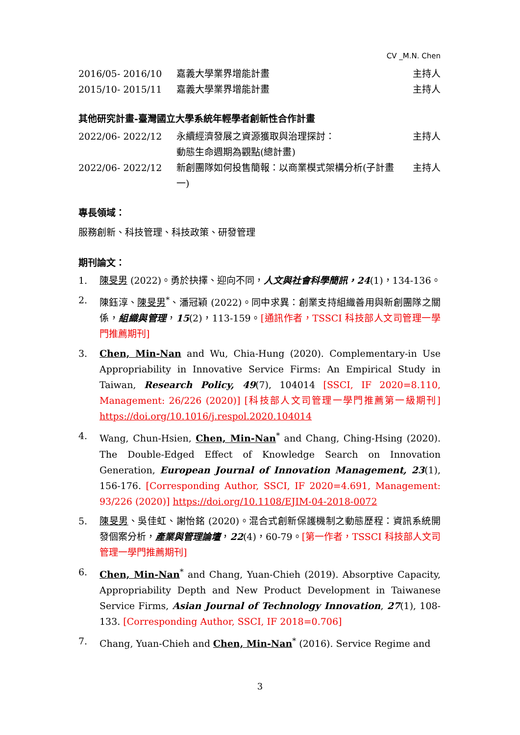CV _M.N. Chen
| 2016/05- 2016/10 | 嘉義大學業界增能計畫 | 主持人 |
| 2015/10- 2015/11 | 嘉義大學業界增能計畫 | 主持人 |
其他研究計畫-臺灣國立大學系統年輕學者創新性合作計畫
| 2022/06- 2022/12 | 永續經濟發展之資源獲取與治理探討： 動態生命週期為觀點(總計畫) | 主持人 |
| 2022/06- 2022/12 | 新創團隊如何投售簡報：以商業模式架構分析(子計畫一) | 主持人 |
專長領域：
服務創新、科技管理、科技政策、研發管理
期刊論文：
1. 陳旻男 (2022)。勇於抉擇、迎向不同，人文與社會科學簡訊，24(1)，134-136。
2. 陳鈺淳、陳旻男<sup>*</sup>、潘冠穎 (2022)。同中求異：創業支持組織善用與新創團隊之關係，組織與管理，15(2)，113-159。[通訊作者，TSSCI 科技部人文司管理一學門推薦期刊]
3. Chen, Min-Nan and Wu, Chia-Hung (2020). Complementary-in Use Appropriability in Innovative Service Firms: An Empirical Study in Taiwan, Research Policy, 49(7), 104014 [SSCI, IF 2020=8.110, Management: 26/226 (2020)] [科技部人文司管理一學門推薦第一級期刊] https://doi.org/10.1016/j.respol.2020.104014
4. Wang, Chun-Hsien, Chen, Min-Nan<sup>*</sup> and Chang, Ching-Hsing (2020). The Double-Edged Effect of Knowledge Search on Innovation Generation, European Journal of Innovation Management, 23(1), 156-176. [Corresponding Author, SSCI, IF 2020=4.691, Management: 93/226 (2020)] https://doi.org/10.1108/EJIM-04-2018-0072
5. 陳旻男、吳佳虹、謝怡銘 (2020)。混合式創新保護機制之動態歷程：資訊系統開發個案分析，產業與管理論壇，22(4)，60-79。[第一作者，TSSCI 科技部人文司管理一學門推薦期刊]
6. Chen, Min-Nan<sup>*</sup> and Chang, Yuan-Chieh (2019). Absorptive Capacity, Appropriability Depth and New Product Development in Taiwanese Service Firms, Asian Journal of Technology Innovation, 27(1), 108-133. [Corresponding Author, SSCI, IF 2018=0.706]
7. Chang, Yuan-Chieh and Chen, Min-Nan<sup>*</sup> (2016). Service Regime and
3